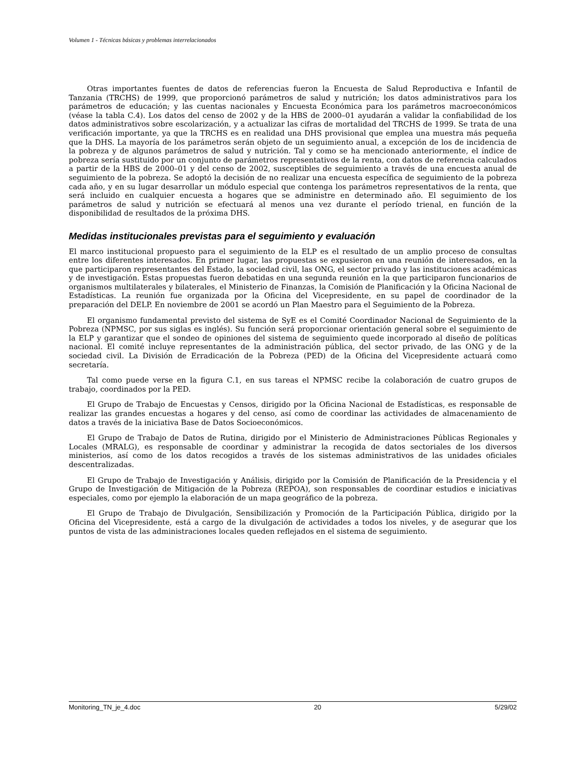Volumen 1 - Técnicas básicas y problemas interrelacionados
Otras importantes fuentes de datos de referencias fueron la Encuesta de Salud Reproductiva e Infantil de Tanzania (TRCHS) de 1999, que proporcionó parámetros de salud y nutrición; los datos administrativos para los parámetros de educación; y las cuentas nacionales y Encuesta Económica para los parámetros macroeconómicos (véase la tabla C.4). Los datos del censo de 2002 y de la HBS de 2000–01 ayudarán a validar la confiabilidad de los datos administrativos sobre escolarización, y a actualizar las cifras de mortalidad del TRCHS de 1999. Se trata de una verificación importante, ya que la TRCHS es en realidad una DHS provisional que emplea una muestra más pequeña que la DHS. La mayoría de los parámetros serán objeto de un seguimiento anual, a excepción de los de incidencia de la pobreza y de algunos parámetros de salud y nutrición. Tal y como se ha mencionado anteriormente, el índice de pobreza sería sustituido por un conjunto de parámetros representativos de la renta, con datos de referencia calculados a partir de la HBS de 2000–01 y del censo de 2002, susceptibles de seguimiento a través de una encuesta anual de seguimiento de la pobreza. Se adoptó la decisión de no realizar una encuesta específica de seguimiento de la pobreza cada año, y en su lugar desarrollar un módulo especial que contenga los parámetros representativos de la renta, que será incluido en cualquier encuesta a hogares que se administre en determinado año. El seguimiento de los parámetros de salud y nutrición se efectuará al menos una vez durante el período trienal, en función de la disponibilidad de resultados de la próxima DHS.
Medidas institucionales previstas para el seguimiento y evaluación
El marco institucional propuesto para el seguimiento de la ELP es el resultado de un amplio proceso de consultas entre los diferentes interesados. En primer lugar, las propuestas se expusieron en una reunión de interesados, en la que participaron representantes del Estado, la sociedad civil, las ONG, el sector privado y las instituciones académicas y de investigación. Estas propuestas fueron debatidas en una segunda reunión en la que participaron funcionarios de organismos multilaterales y bilaterales, el Ministerio de Finanzas, la Comisión de Planificación y la Oficina Nacional de Estadísticas. La reunión fue organizada por la Oficina del Vicepresidente, en su papel de coordinador de la preparación del DELP. En noviembre de 2001 se acordó un Plan Maestro para el Seguimiento de la Pobreza.
El organismo fundamental previsto del sistema de SyE es el Comité Coordinador Nacional de Seguimiento de la Pobreza (NPMSC, por sus siglas es inglés). Su función será proporcionar orientación general sobre el seguimiento de la ELP y garantizar que el sondeo de opiniones del sistema de seguimiento quede incorporado al diseño de políticas nacional. El comité incluye representantes de la administración pública, del sector privado, de las ONG y de la sociedad civil. La División de Erradicación de la Pobreza (PED) de la Oficina del Vicepresidente actuará como secretaría.
Tal como puede verse en la figura C.1, en sus tareas el NPMSC recibe la colaboración de cuatro grupos de trabajo, coordinados por la PED.
El Grupo de Trabajo de Encuestas y Censos, dirigido por la Oficina Nacional de Estadísticas, es responsable de realizar las grandes encuestas a hogares y del censo, así como de coordinar las actividades de almacenamiento de datos a través de la iniciativa Base de Datos Socioeconómicos.
El Grupo de Trabajo de Datos de Rutina, dirigido por el Ministerio de Administraciones Públicas Regionales y Locales (MRALG), es responsable de coordinar y administrar la recogida de datos sectoriales de los diversos ministerios, así como de los datos recogidos a través de los sistemas administrativos de las unidades oficiales descentralizadas.
El Grupo de Trabajo de Investigación y Análisis, dirigido por la Comisión de Planificación de la Presidencia y el Grupo de Investigación de Mitigación de la Pobreza (REPOA), son responsables de coordinar estudios e iniciativas especiales, como por ejemplo la elaboración de un mapa geográfico de la pobreza.
El Grupo de Trabajo de Divulgación, Sensibilización y Promoción de la Participación Pública, dirigido por la Oficina del Vicepresidente, está a cargo de la divulgación de actividades a todos los niveles, y de asegurar que los puntos de vista de las administraciones locales queden reflejados en el sistema de seguimiento.
Monitoring_TN_je_4.doc 20 5/29/02